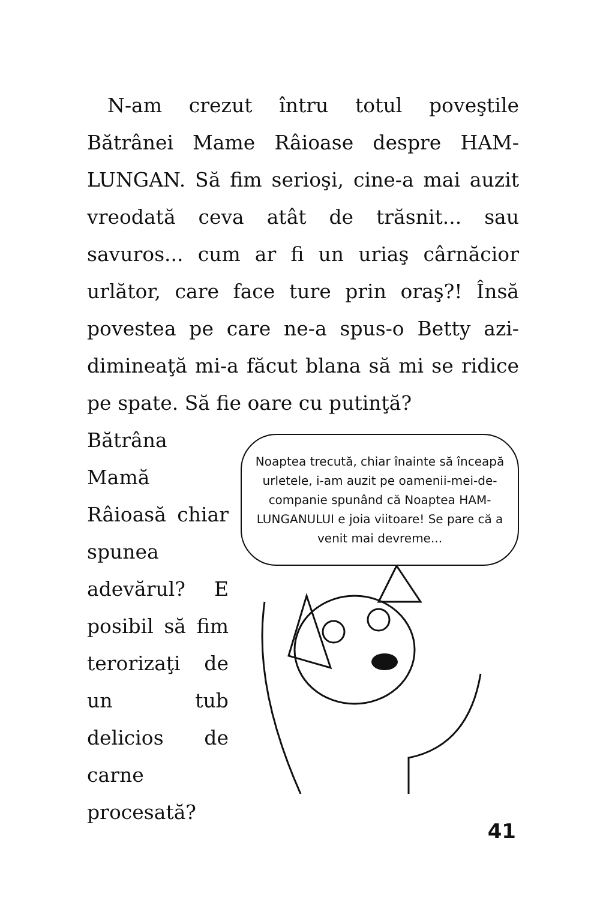N-am crezut întru totul poveştile Bătrânei Mame Râioase despre HAM-LUNGAN. Să fim serioşi, cine-a mai auzit vreodată ceva atât de trăsnit... sau savuros... cum ar fi un uriaş cârnăcior urlător, care face ture prin oraş?! Însă povestea pe care ne-a spus-o Betty azi-dimineaţă mi-a făcut blana să mi se ridice pe spate. Să fie oare cu putinţă?
Bătrâna Mamă Râioasă chiar spunea adevărul? E posibil să fim terorizaţi de un tub delicios de carne procesată?
Noaptea trecută, chiar înainte să înceapă urletele, i-am auzit pe oamenii-mei-de-companie spunând că Noaptea HAM-LUNGANULUI e joia viitoare! Se pare că a venit mai devreme...
41